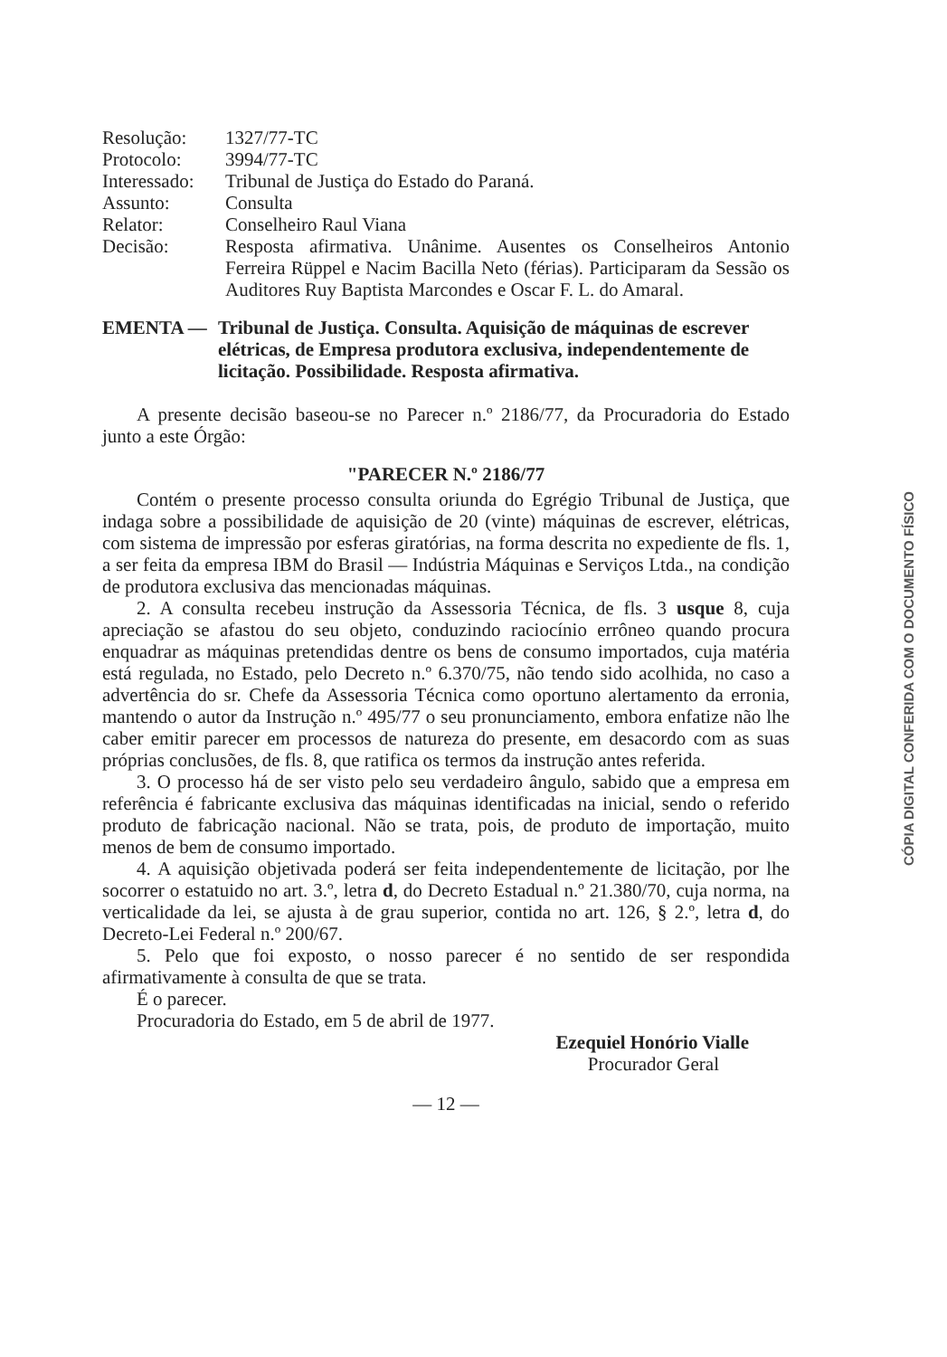| Resolução: | 1327/77-TC |
| Protocolo: | 3994/77-TC |
| Interessado: | Tribunal de Justiça do Estado do Paraná. |
| Assunto: | Consulta |
| Relator: | Conselheiro Raul Viana |
| Decisão: | Resposta afirmativa. Unânime. Ausentes os Conselheiros Antonio Ferreira Rüppel e Nacim Bacilla Neto (férias). Participaram da Sessão os Auditores Ruy Baptista Marcondes e Oscar F. L. do Amaral. |
EMENTA — Tribunal de Justiça. Consulta. Aquisição de máquinas de escrever elétricas, de Empresa produtora exclusiva, independentemente de licitação. Possibilidade. Resposta afirmativa.
A presente decisão baseou-se no Parecer n.º 2186/77, da Procuradoria do Estado junto a este Órgão:
"PARECER N.º 2186/77
Contém o presente processo consulta oriunda do Egrégio Tribunal de Justiça, que indaga sobre a possibilidade de aquisição de 20 (vinte) máquinas de escrever, elétricas, com sistema de impressão por esferas giratórias, na forma descrita no expediente de fls. 1, a ser feita da empresa IBM do Brasil — Indústria Máquinas e Serviços Ltda., na condição de produtora exclusiva das mencionadas máquinas.
2. A consulta recebeu instrução da Assessoria Técnica, de fls. 3 usque 8, cuja apreciação se afastou do seu objeto, conduzindo raciocínio errôneo quando procura enquadrar as máquinas pretendidas dentre os bens de consumo importados, cuja matéria está regulada, no Estado, pelo Decreto n.º 6.370/75, não tendo sido acolhida, no caso a advertência do sr. Chefe da Assessoria Técnica como oportuno alertamento da erronia, mantendo o autor da Instrução n.º 495/77 o seu pronunciamento, embora enfatize não lhe caber emitir parecer em processos de natureza do presente, em desacordo com as suas próprias conclusões, de fls. 8, que ratifica os termos da instrução antes referida.
3. O processo há de ser visto pelo seu verdadeiro ângulo, sabido que a empresa em referência é fabricante exclusiva das máquinas identificadas na inicial, sendo o referido produto de fabricação nacional. Não se trata, pois, de produto de importação, muito menos de bem de consumo importado.
4. A aquisição objetivada poderá ser feita independentemente de licitação, por lhe socorrer o estatuido no art. 3.º, letra d, do Decreto Estadual n.º 21.380/70, cuja norma, na verticalidade da lei, se ajusta à de grau superior, contida no art. 126, § 2.º, letra d, do Decreto-Lei Federal n.º 200/67.
5. Pelo que foi exposto, o nosso parecer é no sentido de ser respondida afirmativamente à consulta de que se trata.
É o parecer.
Procuradoria do Estado, em 5 de abril de 1977.
Ezequiel Honório Vialle
Procurador Geral
— 12 —
CÓPIA DIGITAL CONFERIDA COM O DOCUMENTO FÍSICO